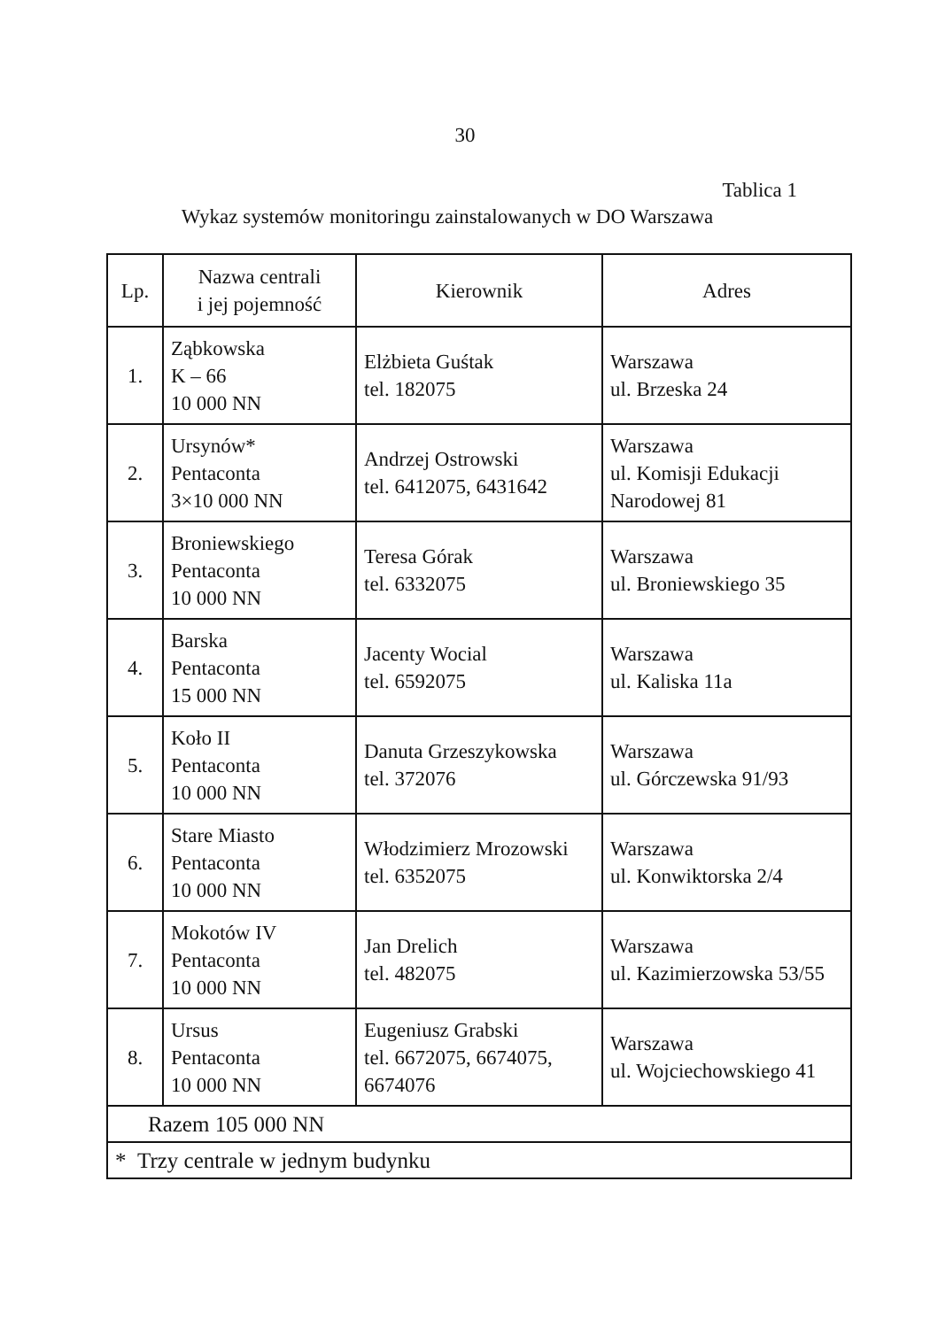30
Tablica 1
Wykaz systemów monitoringu zainstalowanych w DO Warszawa
| Lp. | Nazwa centrali i jej pojemność | Kierownik | Adres |
| --- | --- | --- | --- |
| 1. | Ząbkowska K – 66 10 000 NN | Elżbieta Guśtak tel. 182075 | Warszawa ul. Brzeska 24 |
| 2. | Ursynów* Pentaconta 3×10 000 NN | Andrzej Ostrowski tel. 6412075, 6431642 | Warszawa ul. Komisji Edukacji Narodowej 81 |
| 3. | Broniewskiego Pentaconta 10 000 NN | Teresa Górak tel. 6332075 | Warszawa ul. Broniewskiego 35 |
| 4. | Barska Pentaconta 15 000 NN | Jacenty Wocial tel. 6592075 | Warszawa ul. Kaliska 11a |
| 5. | Koło II Pentaconta 10 000 NN | Danuta Grzeszykowska tel. 372076 | Warszawa ul. Górczewska 91/93 |
| 6. | Stare Miasto Pentaconta 10 000 NN | Włodzimierz Mrozowski tel. 6352075 | Warszawa ul. Konwiktorska 2/4 |
| 7. | Mokotów IV Pentaconta 10 000 NN | Jan Drelich tel. 482075 | Warszawa ul. Kazimierzowska 53/55 |
| 8. | Ursus Pentaconta 10 000 NN | Eugeniusz Grabski tel. 6672075, 6674075, 6674076 | Warszawa ul. Wojciechowskiego 41 |
| Razem 105 000 NN | | | |
| * Trzy centrale w jednym budynku | | | |